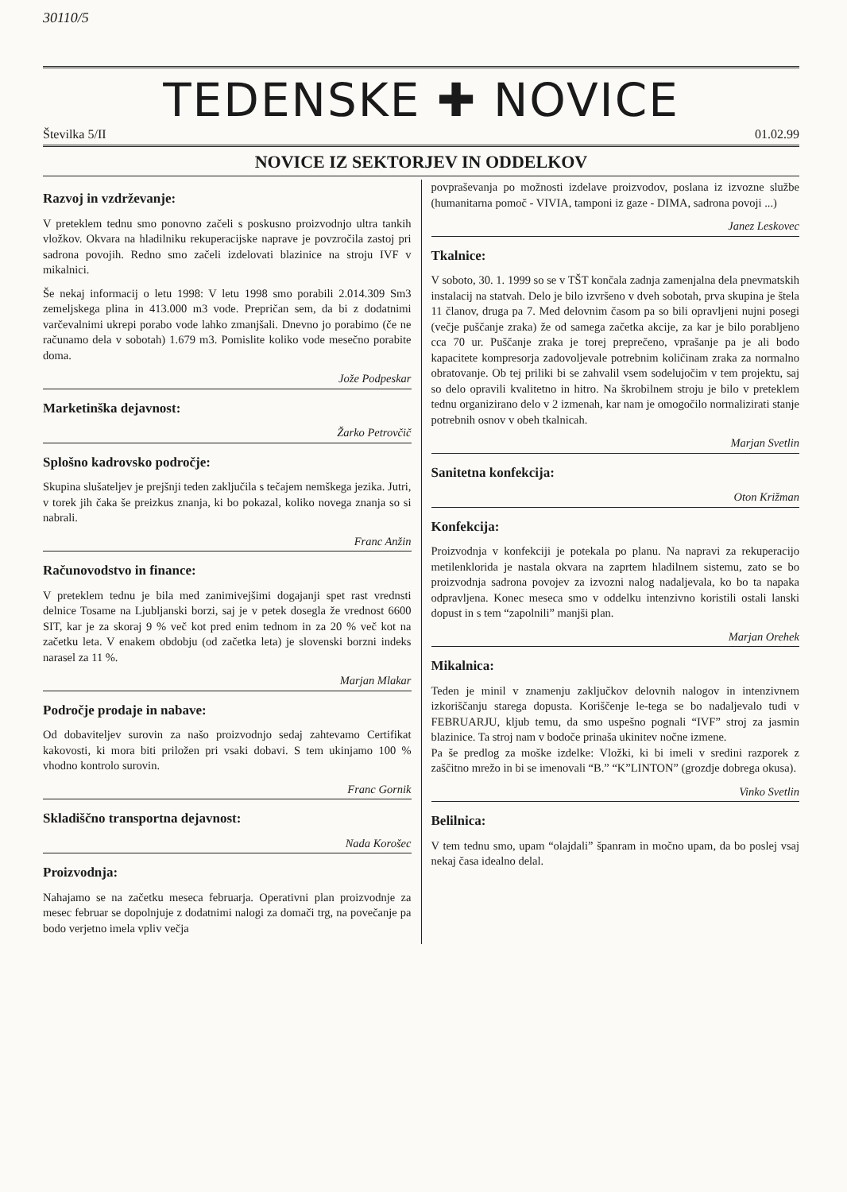30110/5
TEDENSKE ✚ NOVICE
Številka 5/II 01.02.99
NOVICE IZ SEKTORJEV IN ODDELKOV
Razvoj in vzdrževanje:
V preteklem tednu smo ponovno začeli s poskusno proizvodnjo ultra tankih vložkov. Okvara na hladilniku rekuperacijske naprave je povzročila zastoj pri sadrona povojih. Redno smo začeli izdelovati blazinice na stroju IVF v mikalnici.
Še nekaj informacij o letu 1998: V letu 1998 smo porabili 2.014.309 Sm3 zemeljskega plina in 413.000 m3 vode. Prepričan sem, da bi z dodatnimi varčevalnimi ukrepi porabo vode lahko zmanjšali. Dnevno jo porabimo (če ne računamo dela v sobotah) 1.679 m3. Pomislite koliko vode mesečno porabite doma.
Jože Podpeskar
Marketinška dejavnost:
Žarko Petrovčič
Splošno kadrovsko področje:
Skupina slušateljev je prejšnji teden zaključila s tečajem nemškega jezika. Jutri, v torek jih čaka še preizkus znanja, ki bo pokazal, koliko novega znanja so si nabrali.
Franc Anžin
Računovodstvo in finance:
V preteklem tednu je bila med zanimivejšimi dogajanji spet rast vrednsti delnice Tosame na Ljubljanski borzi, saj je v petek dosegla že vrednost 6600 SIT, kar je za skoraj 9 % več kot pred enim tednom in za 20 % več kot na začetku leta. V enakem obdobju (od začetka leta) je slovenski borzni indeks narasel za 11 %.
Marjan Mlakar
Področje prodaje in nabave:
Od dobaviteljev surovin za našo proizvodnjo sedaj zahtevamo Certifikat kakovosti, ki mora biti priložen pri vsaki dobavi. S tem ukinjamo 100 % vhodno kontrolo surovin.
Franc Gornik
Skladiščno transportna dejavnost:
Nada Korošec
Proizvodnja:
Nahajamo se na začetku meseca februarja. Operativni plan proizvodnje za mesec februar se dopolnjuje z dodatnimi nalogi za domači trg, na povečanje pa bodo verjetno imela vpliv večja
povpraševanja po možnosti izdelave proizvodov, poslana iz izvozne službe (humanitarna pomoč - VIVIA, tamponi iz gaze - DIMA, sadrona povoji ...)
Janez Leskovec
Tkalnice:
V soboto, 30. 1. 1999 so se v TŠT končala zadnja zamenjalna dela pnevmatskih instalacij na statvah. Delo je bilo izvršeno v dveh sobotah, prva skupina je štela 11 članov, druga pa 7. Med delovnim časom pa so bili opravljeni nujni posegi (večje puščanje zraka) že od samega začetka akcije, za kar je bilo porabljeno cca 70 ur. Puščanje zraka je torej preprečeno, vprašanje pa je ali bodo kapacitete kompresorja zadovoljevale potrebnim količinam zraka za normalno obratovanje. Ob tej priliki bi se zahvalil vsem sodelujočim v tem projektu, saj so delo opravili kvalitetno in hitro. Na škrobilnem stroju je bilo v preteklem tednu organizirano delo v 2 izmenah, kar nam je omogočilo normalizirati stanje potrebnih osnov v obeh tkalnicah.
Marjan Svetlin
Sanitetna konfekcija:
Oton Križman
Konfekcija:
Proizvodnja v konfekciji je potekala po planu. Na napravi za rekuperacijo metilenklorida je nastala okvara na zaprtem hladilnem sistemu, zato se bo proizvodnja sadrona povojev za izvozni nalog nadaljevala, ko bo ta napaka odpravljena. Konec meseca smo v oddelku intenzivno koristili ostali lanski dopust in s tem “zapolnili” manjši plan.
Marjan Orehek
Mikalnica:
Teden je minil v znamenju zaključkov delovnih nalogov in intenzivnem izkoriščanju starega dopusta. Koriščenje le-tega se bo nadaljevalo tudi v FEBRUARJU, kljub temu, da smo uspešno pognali “IVF” stroj za jasmin blazinice. Ta stroj nam v bodoče prinaša ukinitev nočne izmene.
Pa še predlog za moške izdelke: Vložki, ki bi imeli v sredini razporek z zaščitno mrežo in bi se imenovali “B.” “K”LINTON” (grozdje dobrega okusa).
Vinko Svetlin
Belilnica:
V tem tednu smo, upam “olajdali” španram in močno upam, da bo poslej vsaj nekaj časa idealno delal.